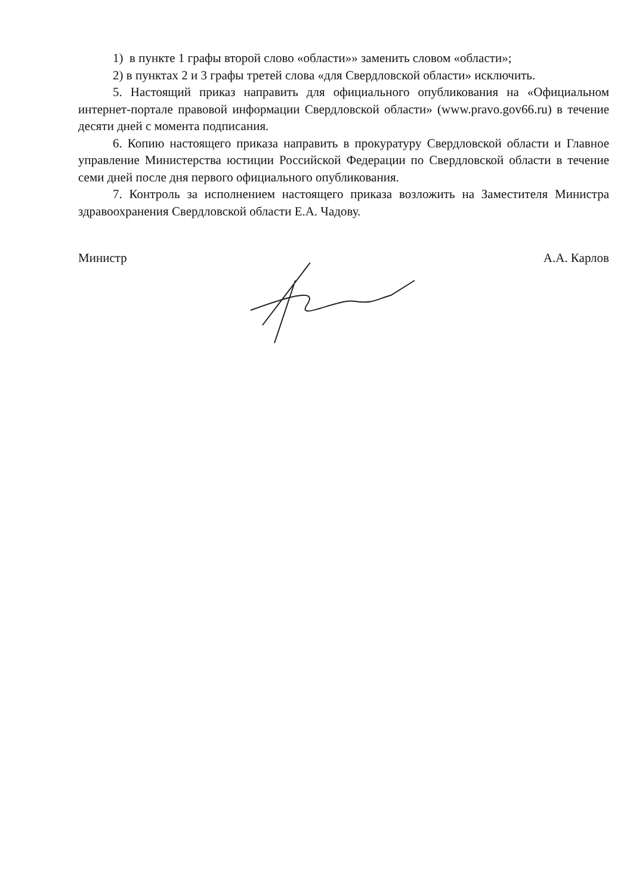1) в пункте 1 графы второй слово «области»» заменить словом «области»;
2) в пунктах 2 и 3 графы третей слова «для Свердловской области» исключить.
5. Настоящий приказ направить для официального опубликования на «Официальном интернет-портале правовой информации Свердловской области» (www.pravo.gov66.ru) в течение десяти дней с момента подписания.
6. Копию настоящего приказа направить в прокуратуру Свердловской области и Главное управление Министерства юстиции Российской Федерации по Свердловской области в течение семи дней после дня первого официального опубликования.
7. Контроль за исполнением настоящего приказа возложить на Заместителя Министра здравоохранения Свердловской области Е.А. Чадову.
Министр А.А. Карлов